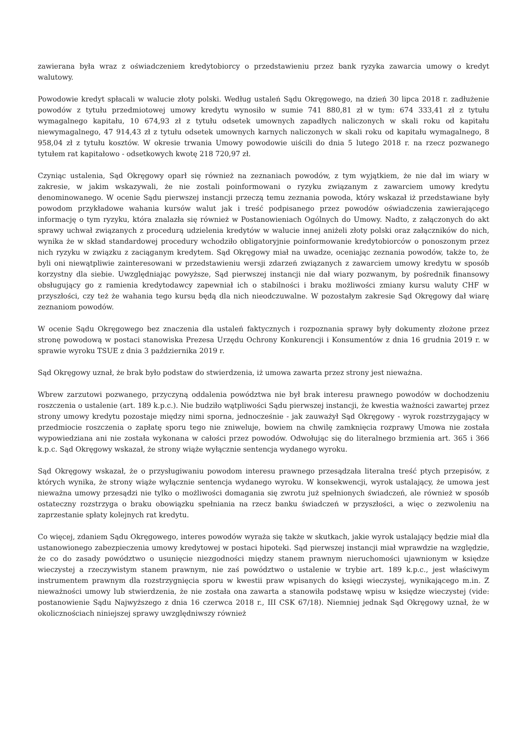zawierana była wraz z oświadczeniem kredytobiorcy o przedstawieniu przez bank ryzyka zawarcia umowy o kredyt walutowy.
Powodowie kredyt spłacali w walucie złoty polski. Według ustaleń Sądu Okręgowego, na dzień 30 lipca 2018 r. zadłużenie powodów z tytułu przedmiotowej umowy kredytu wynosiło w sumie 741 880,81 zł w tym: 674 333,41 zł z tytułu wymagalnego kapitału, 10 674,93 zł z tytułu odsetek umownych zapadłych naliczonych w skali roku od kapitału niewymagalnego, 47 914,43 zł z tytułu odsetek umownych karnych naliczonych w skali roku od kapitału wymagalnego, 8 958,04 zł z tytułu kosztów. W okresie trwania Umowy powodowie uiścili do dnia 5 lutego 2018 r. na rzecz pozwanego tytułem rat kapitałowo - odsetkowych kwotę 218 720,97 zł.
Czyniąc ustalenia, Sąd Okręgowy oparł się również na zeznaniach powodów, z tym wyjątkiem, że nie dał im wiary w zakresie, w jakim wskazywali, że nie zostali poinformowani o ryzyku związanym z zawarciem umowy kredytu denominowanego. W ocenie Sądu pierwszej instancji przeczą temu zeznania powoda, który wskazał iż przedstawiane były powodom przykładowe wahania kursów walut jak i treść podpisanego przez powodów oświadczenia zawierającego informację o tym ryzyku, która znalazła się również w Postanowieniach Ogólnych do Umowy. Nadto, z załączonych do akt sprawy uchwał związanych z procedurą udzielenia kredytów w walucie innej aniżeli złoty polski oraz załączników do nich, wynika że w skład standardowej procedury wchodziło obligatoryjnie poinformowanie kredytobiorców o ponoszonym przez nich ryzyku w związku z zaciąganym kredytem. Sąd Okręgowy miał na uwadze, oceniając zeznania powodów, także to, że byli oni niewątpliwie zainteresowani w przedstawieniu wersji zdarzeń związanych z zawarciem umowy kredytu w sposób korzystny dla siebie. Uwzględniając powyższe, Sąd pierwszej instancji nie dał wiary pozwanym, by pośrednik finansowy obsługujący go z ramienia kredytodawcy zapewniał ich o stabilności i braku możliwości zmiany kursu waluty CHF w przyszłości, czy też że wahania tego kursu będą dla nich nieodczuwalne. W pozostałym zakresie Sąd Okręgowy dał wiarę zeznaniom powodów.
W ocenie Sądu Okręgowego bez znaczenia dla ustaleń faktycznych i rozpoznania sprawy były dokumenty złożone przez stronę powodową w postaci stanowiska Prezesa Urzędu Ochrony Konkurencji i Konsumentów z dnia 16 grudnia 2019 r. w sprawie wyroku TSUE z dnia 3 października 2019 r.
Sąd Okręgowy uznał, że brak było podstaw do stwierdzenia, iż umowa zawarta przez strony jest nieważna.
Wbrew zarzutowi pozwanego, przyczyną oddalenia powództwa nie był brak interesu prawnego powodów w dochodzeniu roszczenia o ustalenie (art. 189 k.p.c.). Nie budziło wątpliwości Sądu pierwszej instancji, że kwestia ważności zawartej przez strony umowy kredytu pozostaje między nimi sporna, jednocześnie - jak zauważył Sąd Okręgowy - wyrok rozstrzygający w przedmiocie roszczenia o zapłatę sporu tego nie zniweluje, bowiem na chwilę zamknięcia rozprawy Umowa nie została wypowiedziana ani nie została wykonana w całości przez powodów. Odwołując się do literalnego brzmienia art. 365 i 366 k.p.c. Sąd Okręgowy wskazał, że strony wiąże wyłącznie sentencja wydanego wyroku.
Sąd Okręgowy wskazał, że o przysługiwaniu powodom interesu prawnego przesądzała literalna treść ptych przepisów, z których wynika, że strony wiąże wyłącznie sentencja wydanego wyroku. W konsekwencji, wyrok ustalający, że umowa jest nieważna umowy przesądzi nie tylko o możliwości domagania się zwrotu już spełnionych świadczeń, ale również w sposób ostateczny rozstrzyga o braku obowiązku spełniania na rzecz banku świadczeń w przyszłości, a więc o zezwoleniu na zaprzestanie spłaty kolejnych rat kredytu.
Co więcej, zdaniem Sądu Okręgowego, interes powodów wyraża się także w skutkach, jakie wyrok ustalający będzie miał dla ustanowionego zabezpieczenia umowy kredytowej w postaci hipoteki. Sąd pierwszej instancji miał wprawdzie na względzie, że co do zasady powództwo o usunięcie niezgodności między stanem prawnym nieruchomości ujawnionym w księdze wieczystej a rzeczywistym stanem prawnym, nie zaś powództwo o ustalenie w trybie art. 189 k.p.c., jest właściwym instrumentem prawnym dla rozstrzygnięcia sporu w kwestii praw wpisanych do księgi wieczystej, wynikającego m.in. Z nieważności umowy lub stwierdzenia, że nie została ona zawarta a stanowiła podstawę wpisu w księdze wieczystej (vide: postanowienie Sądu Najwyższego z dnia 16 czerwca 2018 r., III CSK 67/18). Niemniej jednak Sąd Okręgowy uznał, że w okolicznościach niniejszej sprawy uwzględniwszy również